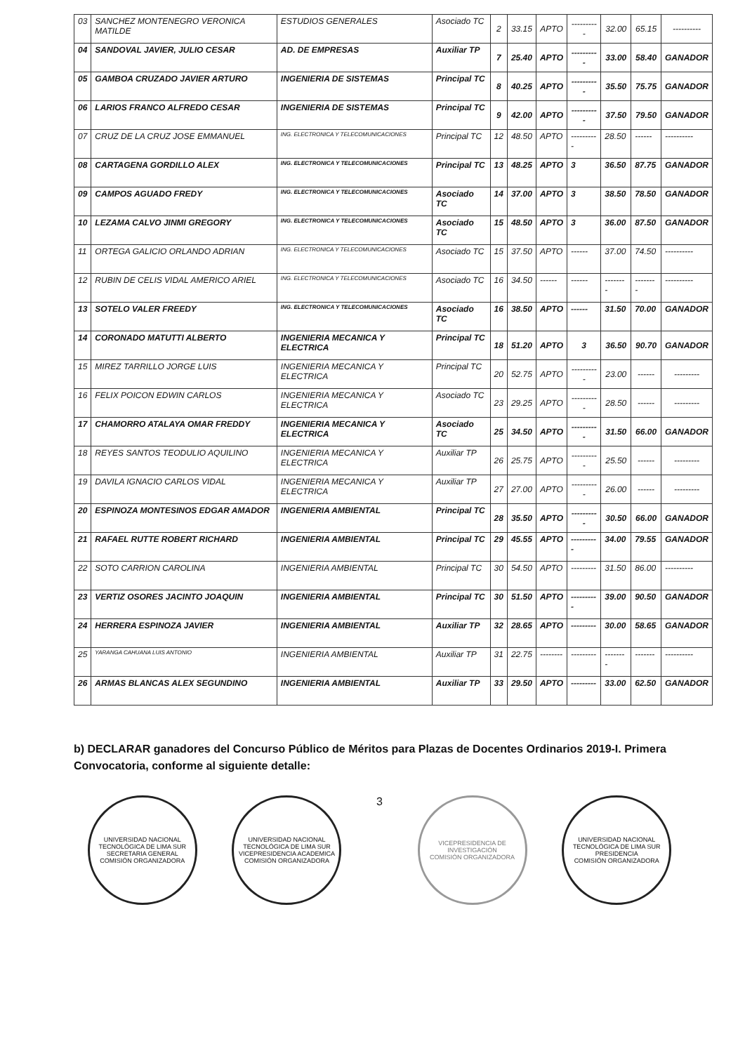| 03 | SANCHEZ MONTENEGRO VERONICA MATILDE | ESTUDIOS GENERALES | Asociado TC | 2 | 33.15 | APTO | ---------- | 32.00 | 65.15 | ---------- |
| 04 | SANDOVAL JAVIER, JULIO CESAR | AD. DE EMPRESAS | Auxiliar TP | 7 | 25.40 | APTO | ---------- | 33.00 | 58.40 | GANADOR |
| 05 | GAMBOA CRUZADO JAVIER ARTURO | INGENIERIA DE SISTEMAS | Principal TC | 8 | 40.25 | APTO | ---------- | 35.50 | 75.75 | GANADOR |
| 06 | LARIOS FRANCO ALFREDO CESAR | INGENIERIA DE SISTEMAS | Principal TC | 9 | 42.00 | APTO | ---------- | 37.50 | 79.50 | GANADOR |
| 07 | CRUZ DE LA CRUZ JOSE EMMANUEL | ING. ELECTRONICA Y TELECOMUNICACIONES | Principal TC | 12 | 48.50 | APTO | ---------- | 28.50 | ------ | ---------- |
| 08 | CARTAGENA GORDILLO ALEX | ING. ELECTRONICA Y TELECOMUNICACIONES | Principal TC | 13 | 48.25 | APTO | 3 | 36.50 | 87.75 | GANADOR |
| 09 | CAMPOS AGUADO FREDY | ING. ELECTRONICA Y TELECOMUNICACIONES | Asociado TC | 14 | 37.00 | APTO | 3 | 38.50 | 78.50 | GANADOR |
| 10 | LEZAMA CALVO JINMI GREGORY | ING. ELECTRONICA Y TELECOMUNICACIONES | Asociado TC | 15 | 48.50 | APTO | 3 | 36.00 | 87.50 | GANADOR |
| 11 | ORTEGA GALICIO ORLANDO ADRIAN | ING. ELECTRONICA Y TELECOMUNICACIONES | Asociado TC | 15 | 37.50 | APTO | ------ | 37.00 | 74.50 | ---------- |
| 12 | RUBIN DE CELIS VIDAL AMERICO ARIEL | ING. ELECTRONICA Y TELECOMUNICACIONES | Asociado TC | 16 | 34.50 | ------ | ------ | -------- | -------- | ---------- |
| 13 | SOTELO VALER FREEDY | ING. ELECTRONICA Y TELECOMUNICACIONES | Asociado TC | 16 | 38.50 | APTO | ------ | 31.50 | 70.00 | GANADOR |
| 14 | CORONADO MATUTTI ALBERTO | INGENIERIA MECANICA Y ELECTRICA | Principal TC | 18 | 51.20 | APTO | 3 | 36.50 | 90.70 | GANADOR |
| 15 | MIREZ TARRILLO JORGE LUIS | INGENIERIA MECANICA Y ELECTRICA | Principal TC | 20 | 52.75 | APTO | ---------- | 23.00 | ------ | --------- |
| 16 | FELIX POICON EDWIN CARLOS | INGENIERIA MECANICA Y ELECTRICA | Asociado TC | 23 | 29.25 | APTO | ---------- | 28.50 | ------ | --------- |
| 17 | CHAMORRO ATALAYA OMAR FREDDY | INGENIERIA MECANICA Y ELECTRICA | Asociado TC | 25 | 34.50 | APTO | ---------- | 31.50 | 66.00 | GANADOR |
| 18 | REYES SANTOS TEODULIO AQUILINO | INGENIERIA MECANICA Y ELECTRICA | Auxiliar TP | 26 | 25.75 | APTO | ---------- | 25.50 | ------ | --------- |
| 19 | DAVILA IGNACIO CARLOS VIDAL | INGENIERIA MECANICA Y ELECTRICA | Auxiliar TP | 27 | 27.00 | APTO | ---------- | 26.00 | ------ | --------- |
| 20 | ESPINOZA MONTESINOS EDGAR AMADOR | INGENIERIA AMBIENTAL | Principal TC | 28 | 35.50 | APTO | ---------- | 30.50 | 66.00 | GANADOR |
| 21 | RAFAEL RUTTE ROBERT RICHARD | INGENIERIA AMBIENTAL | Principal TC | 29 | 45.55 | APTO | ---------- | 34.00 | 79.55 | GANADOR |
| 22 | SOTO CARRION CAROLINA | INGENIERIA AMBIENTAL | Principal TC | 30 | 54.50 | APTO | --------- | 31.50 | 86.00 | ---------- |
| 23 | VERTIZ OSORES JACINTO JOAQUIN | INGENIERIA AMBIENTAL | Principal TC | 30 | 51.50 | APTO | ---------- | 39.00 | 90.50 | GANADOR |
| 24 | HERRERA ESPINOZA JAVIER | INGENIERIA AMBIENTAL | Auxiliar TP | 32 | 28.65 | APTO | --------- | 30.00 | 58.65 | GANADOR |
| 25 | YARANGA CAHUANA LUIS ANTONIO | INGENIERIA AMBIENTAL | Auxiliar TP | 31 | 22.75 | -------- | --------- | -------- | ------- | ---------- |
| 26 | ARMAS BLANCAS ALEX SEGUNDINO | INGENIERIA AMBIENTAL | Auxiliar TP | 33 | 29.50 | APTO | --------- | 33.00 | 62.50 | GANADOR |
b) DECLARAR ganadores del Concurso Público de Méritos para Plazas de Docentes Ordinarios 2019-I. Primera Convocatoria, conforme al siguiente detalle:
UNIVERSIDAD NACIONAL TECNOLÓGICA DE LIMA SUR
SECRETARIA GENERAL
COMISIÓN ORGANIZADORA
UNIVERSIDAD NACIONAL TECNOLÓGICA DE LIMA SUR
VICEPRESIDENCIA ACADEMICA
COMISIÓN ORGANIZADORA
3
VICEPRESIDENCIA DE INVESTIGACIÓN
COMISIÓN ORGANIZADORA
UNIVERSIDAD NACIONAL TECNOLÓGICA DE LIMA SUR
PRESIDENCIA
COMISIÓN ORGANIZADORA